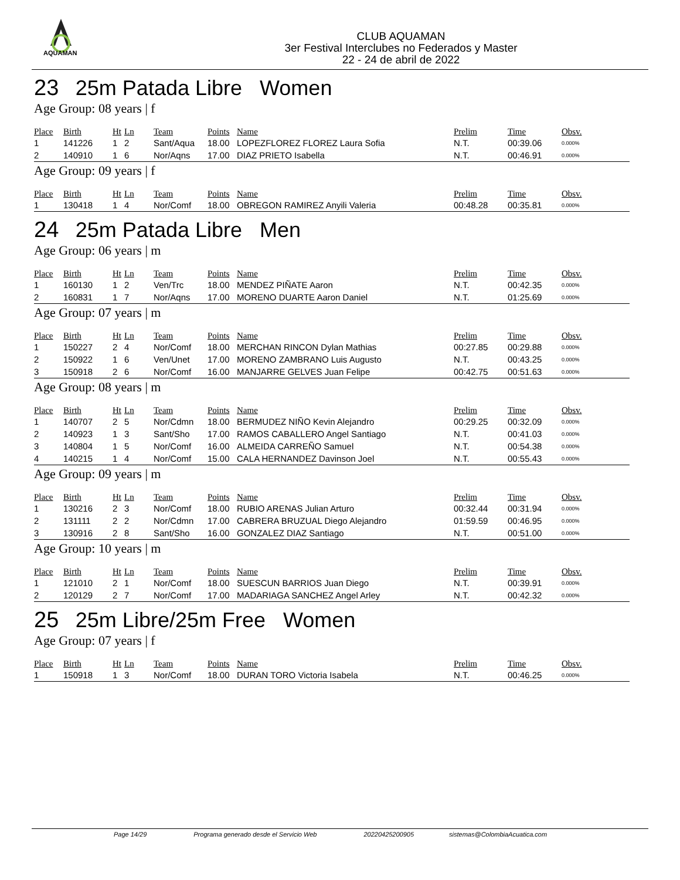AQUAMAN
CLUB AQUAMAN
3er Festival Interclubes no Federados y Master
22 - 24 de abril de 2022
23 25m Patada Libre Women
Age Group: 08 years | f
| Place | Birth | Ht | Ln | Team | Points | Name | Prelim | Time | Obsv. |
| --- | --- | --- | --- | --- | --- | --- | --- | --- | --- |
| 1 | 141226 | 1 | 2 | Sant/Aqua | 18.00 | LOPEZFLOREZ FLOREZ Laura Sofia | N.T. | 00:39.06 | 0.000% |
| 2 | 140910 | 1 | 6 | Nor/Aqns | 17.00 | DIAZ PRIETO Isabella | N.T. | 00:46.91 | 0.000% |
Age Group: 09 years | f
| Place | Birth | Ht | Ln | Team | Points | Name | Prelim | Time | Obsv. |
| --- | --- | --- | --- | --- | --- | --- | --- | --- | --- |
| 1 | 130418 | 1 | 4 | Nor/Comf | 18.00 | OBREGON RAMIREZ Anyili Valeria | 00:48.28 | 00:35.81 | 0.000% |
24 25m Patada Libre Men
Age Group: 06 years | m
| Place | Birth | Ht | Ln | Team | Points | Name | Prelim | Time | Obsv. |
| --- | --- | --- | --- | --- | --- | --- | --- | --- | --- |
| 1 | 160130 | 1 | 2 | Ven/Trc | 18.00 | MENDEZ PIÑATE Aaron | N.T. | 00:42.35 | 0.000% |
| 2 | 160831 | 1 | 7 | Nor/Aqns | 17.00 | MORENO DUARTE Aaron Daniel | N.T. | 01:25.69 | 0.000% |
Age Group: 07 years | m
| Place | Birth | Ht | Ln | Team | Points | Name | Prelim | Time | Obsv. |
| --- | --- | --- | --- | --- | --- | --- | --- | --- | --- |
| 1 | 150227 | 2 | 4 | Nor/Comf | 18.00 | MERCHAN RINCON Dylan Mathias | 00:27.85 | 00:29.88 | 0.000% |
| 2 | 150922 | 1 | 6 | Ven/Unet | 17.00 | MORENO ZAMBRANO Luis Augusto | N.T. | 00:43.25 | 0.000% |
| 3 | 150918 | 2 | 6 | Nor/Comf | 16.00 | MANJARRE GELVES Juan Felipe | 00:42.75 | 00:51.63 | 0.000% |
Age Group: 08 years | m
| Place | Birth | Ht | Ln | Team | Points | Name | Prelim | Time | Obsv. |
| --- | --- | --- | --- | --- | --- | --- | --- | --- | --- |
| 1 | 140707 | 2 | 5 | Nor/Cdmn | 18.00 | BERMUDEZ NIÑO Kevin Alejandro | 00:29.25 | 00:32.09 | 0.000% |
| 2 | 140923 | 1 | 3 | Sant/Sho | 17.00 | RAMOS CABALLERO Angel Santiago | N.T. | 00:41.03 | 0.000% |
| 3 | 140804 | 1 | 5 | Nor/Comf | 16.00 | ALMEIDA CARREÑO Samuel | N.T. | 00:54.38 | 0.000% |
| 4 | 140215 | 1 | 4 | Nor/Comf | 15.00 | CALA HERNANDEZ Davinson Joel | N.T. | 00:55.43 | 0.000% |
Age Group: 09 years | m
| Place | Birth | Ht | Ln | Team | Points | Name | Prelim | Time | Obsv. |
| --- | --- | --- | --- | --- | --- | --- | --- | --- | --- |
| 1 | 130216 | 2 | 3 | Nor/Comf | 18.00 | RUBIO ARENAS Julian Arturo | 00:32.44 | 00:31.94 | 0.000% |
| 2 | 131111 | 2 | 2 | Nor/Cdmn | 17.00 | CABRERA BRUZUAL Diego Alejandro | 01:59.59 | 00:46.95 | 0.000% |
| 3 | 130916 | 2 | 8 | Sant/Sho | 16.00 | GONZALEZ DIAZ Santiago | N.T. | 00:51.00 | 0.000% |
Age Group: 10 years | m
| Place | Birth | Ht | Ln | Team | Points | Name | Prelim | Time | Obsv. |
| --- | --- | --- | --- | --- | --- | --- | --- | --- | --- |
| 1 | 121010 | 2 | 1 | Nor/Comf | 18.00 | SUESCUN BARRIOS Juan Diego | N.T. | 00:39.91 | 0.000% |
| 2 | 120129 | 2 | 7 | Nor/Comf | 17.00 | MADARIAGA SANCHEZ Angel Arley | N.T. | 00:42.32 | 0.000% |
25 25m Libre/25m Free Women
Age Group: 07 years | f
| Place | Birth | Ht | Ln | Team | Points | Name | Prelim | Time | Obsv. |
| --- | --- | --- | --- | --- | --- | --- | --- | --- | --- |
| 1 | 150918 | 1 | 3 | Nor/Comf | 18.00 | DURAN TORO Victoria Isabela | N.T. | 00:46.25 | 0.000% |
Page 14/29 Programa generado desde el Servicio Web 20220425200905 sistemas@ColombiaAcuatica.com